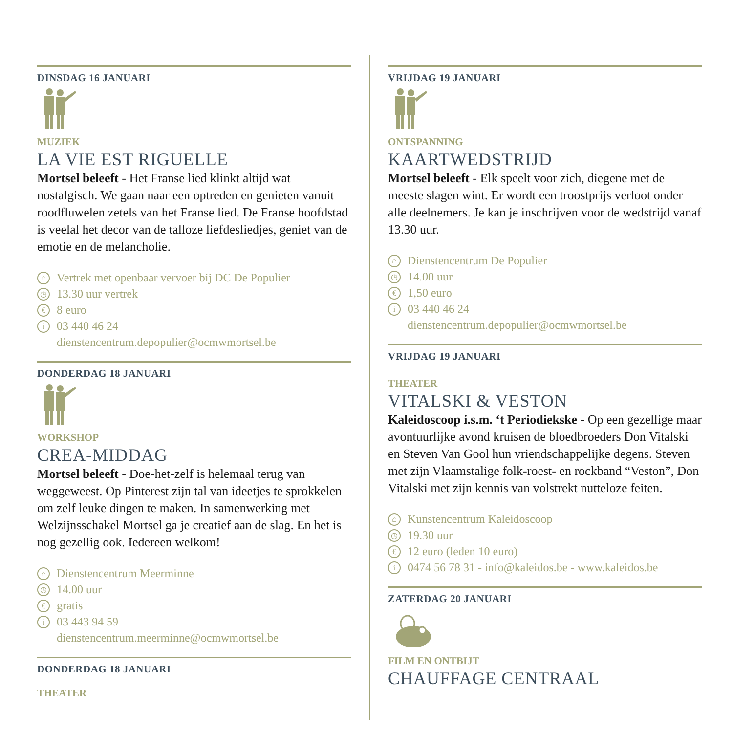DINSDAG 16 JANUARI
MUZIEK
LA VIE EST RIGUELLE
Mortsel beleeft - Het Franse lied klinkt altijd wat nostalgisch. We gaan naar een optreden en genieten vanuit roodfluwelen zetels van het Franse lied. De Franse hoofdstad is veelal het decor van de talloze liefdesliedjes, geniet van de emotie en de melancholie.
⌂ Vertrek met openbaar vervoer bij DC De Populier
◷ 13.30 uur vertrek
€ 8 euro
i 03 440 46 24
dienstencentrum.depopulier@ocmwmortsel.be
DONDERDAG 18 JANUARI
WORKSHOP
CREA-MIDDAG
Mortsel beleeft - Doe-het-zelf is helemaal terug van weggeweest. Op Pinterest zijn tal van ideetjes te sprokkelen om zelf leuke dingen te maken. In samenwerking met Welzijnsschakel Mortsel ga je creatief aan de slag. En het is nog gezellig ook. Iedereen welkom!
⌂ Dienstencentrum Meerminne
◷ 14.00 uur
€ gratis
i 03 443 94 59
dienstencentrum.meerminne@ocmwmortsel.be
DONDERDAG 18 JANUARI
THEATER
VRIJDAG 19 JANUARI
ONTSPANNING
KAARTWEDSTRIJD
Mortsel beleeft - Elk speelt voor zich, diegene met de meeste slagen wint. Er wordt een troostprijs verloot onder alle deelnemers. Je kan je inschrijven voor de wedstrijd vanaf 13.30 uur.
⌂ Dienstencentrum De Populier
◷ 14.00 uur
€ 1,50 euro
i 03 440 46 24
dienstencentrum.depopulier@ocmwmortsel.be
VRIJDAG 19 JANUARI
THEATER
VITALSKI & VESTON
Kaleidoscoop i.s.m. ‘t Periodiekske - Op een gezellige maar avontuurlijke avond kruisen de bloedbroeders Don Vitalski en Steven Van Gool hun vriendschappelijke degens. Steven met zijn Vlaamstalige folk-roest- en rockband “Veston”, Don Vitalski met zijn kennis van volstrekt nutteloze feiten.
⌂ Kunstencentrum Kaleidoscoop
◷ 19.30 uur
€ 12 euro (leden 10 euro)
i 0474 56 78 31 - info@kaleidos.be - www.kaleidos.be
ZATERDAG 20 JANUARI
FILM EN ONTBIJT
CHAUFFAGE CENTRAAL